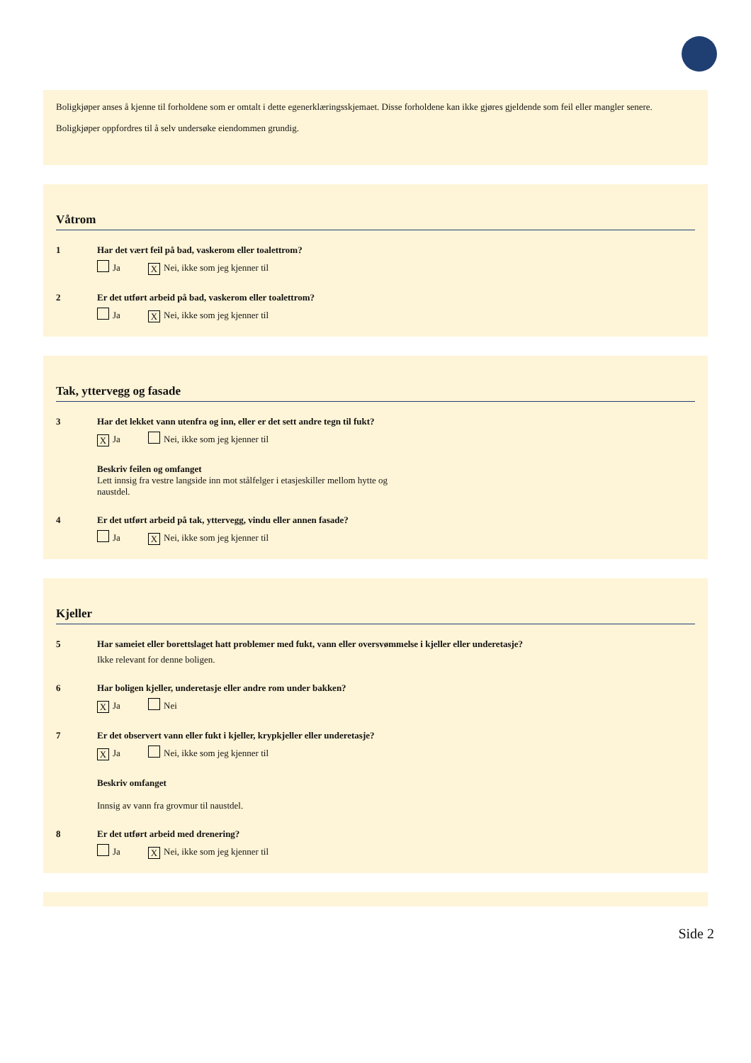Boligkjøper anses å kjenne til forholdene som er omtalt i dette egenerklæringsskjemaet. Disse forholdene kan ikke gjøres gjeldende som feil eller mangler senere.
Boligkjøper oppfordres til å selv undersøke eiendommen grundig.
Våtrom
1 Har det vært feil på bad, vaskerom eller toalettrom?
Ja X Nei, ikke som jeg kjenner til
2 Er det utført arbeid på bad, vaskerom eller toalettrom?
Ja X Nei, ikke som jeg kjenner til
Tak, yttervegg og fasade
3 Har det lekket vann utenfra og inn, eller er det sett andre tegn til fukt?
X Ja Nei, ikke som jeg kjenner til
Beskriv feilen og omfanget
Lett innsig fra vestre langside inn mot stålfelger i etasjeskiller mellom hytte og
naustdel.
4 Er det utført arbeid på tak, yttervegg, vindu eller annen fasade?
Ja X Nei, ikke som jeg kjenner til
Kjeller
5 Har sameiet eller borettslaget hatt problemer med fukt, vann eller oversvømmelse i kjeller eller underetasje?
Ikke relevant for denne boligen.
6 Har boligen kjeller, underetasje eller andre rom under bakken?
X Ja Nei
7 Er det observert vann eller fukt i kjeller, krypkjeller eller underetasje?
X Ja Nei, ikke som jeg kjenner til
Beskriv omfanget
Innsig av vann fra grovmur til naustdel.
8 Er det utført arbeid med drenering?
Ja X Nei, ikke som jeg kjenner til
Side 2